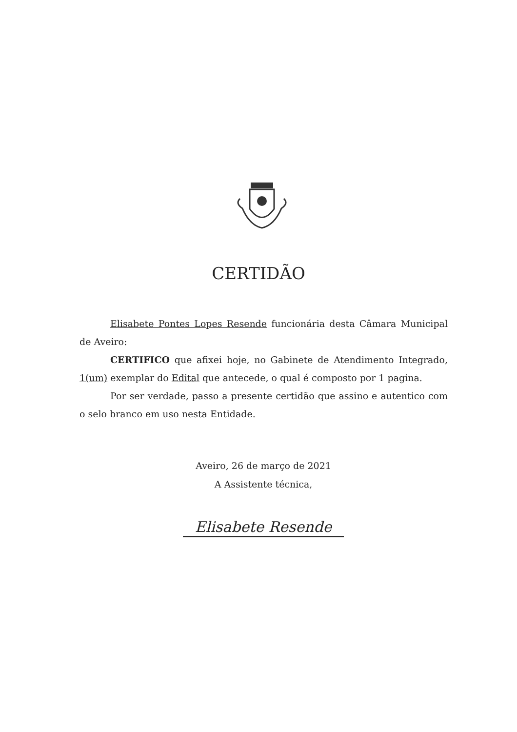CERTIDÃO
Elisabete Pontes Lopes Resende funcionária desta Câmara Municipal de Aveiro:
CERTIFICO que afixei hoje, no Gabinete de Atendimento Integrado, 1(um) exemplar do Edital que antecede, o qual é composto por 1 pagina.
Por ser verdade, passo a presente certidão que assino e autentico com o selo branco em uso nesta Entidade.
Aveiro, 26 de março de 2021
A Assistente técnica,
Elisabete Resende